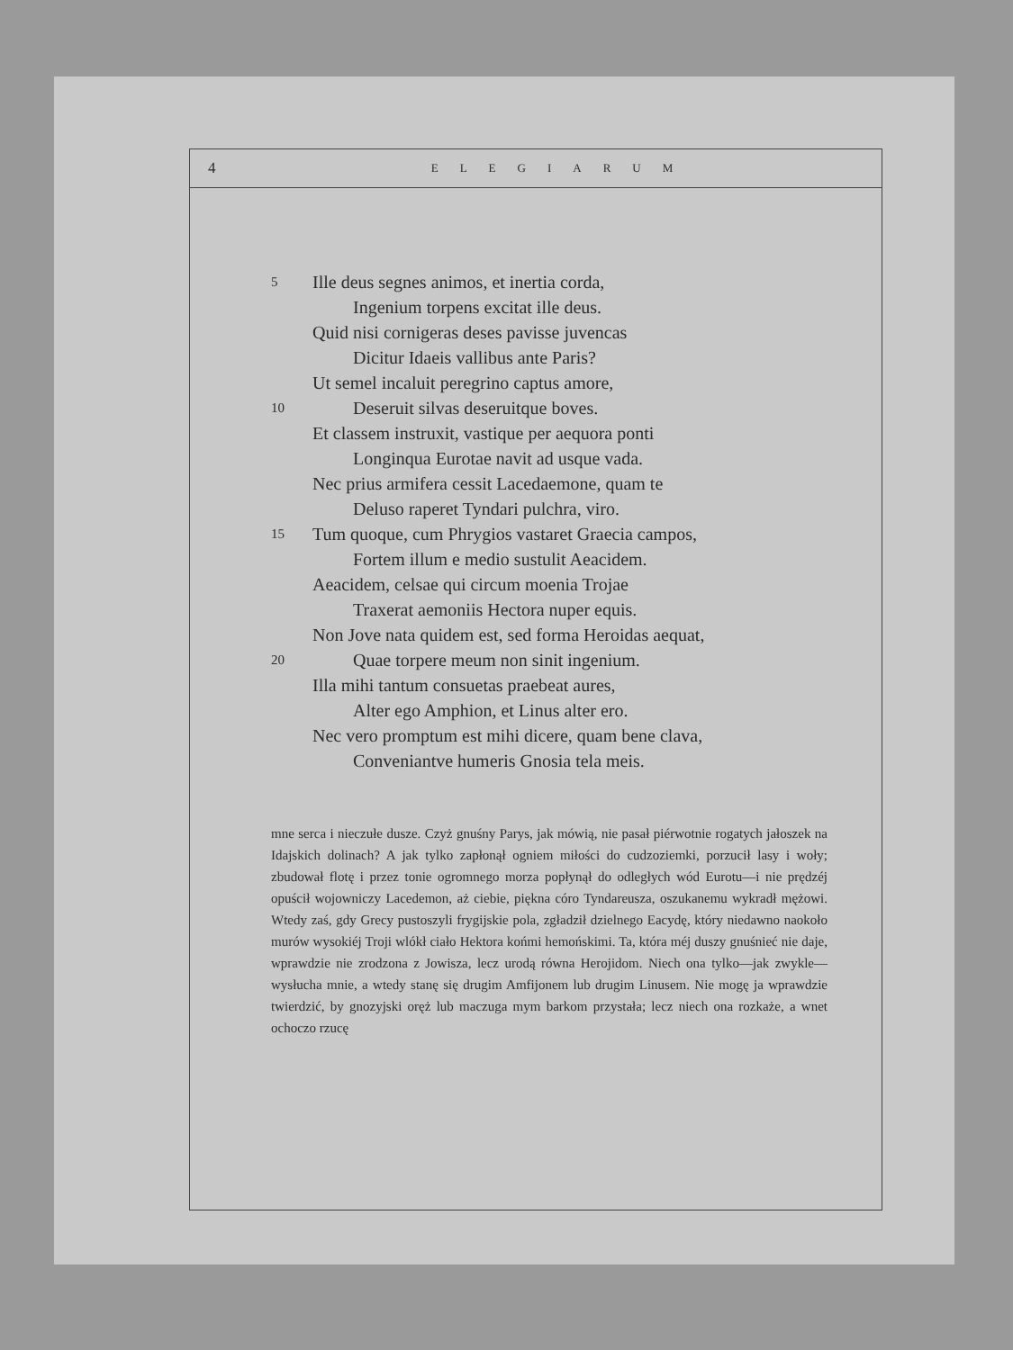4 ELEGIARUM
5 Ille deus segnes animos, et inertia corda,
Ingenium torpens excitat ille deus.
Quid nisi cornigeras deses pavisse juvencas
Dicitur Idaeis vallibus ante Paris?
Ut semel incaluit peregrino captus amore,
10 Deseruit silvas deseruitque boves.
Et classem instruxit, vastique per aequora ponti
Longinqua Eurotae navit ad usque vada.
Nec prius armifera cessit Lacedaemone, quam te
Deluso raperet Tyndari pulchra, viro.
15 Tum quoque, cum Phrygios vastaret Graecia campos,
Fortem illum e medio sustulit Aeacidem.
Aeacidem, celsae qui circum moenia Trojae
Traxerat aemoniis Hectora nuper equis.
Non Jove nata quidem est, sed forma Heroidas aequat,
20 Quae torpere meum non sinit ingenium.
Illa mihi tantum consuetas praebeat aures,
Alter ego Amphion, et Linus alter ero.
Nec vero promptum est mihi dicere, quam bene clava,
Conveniantve humeris Gnosia tela meis.
mne serca i nieczułe dusze. Czyż gnuśny Parys, jak mówią, nie pasał piérwotnie rogatych jałoszek na Idajskich dolinach? A jak tylko zapłonął ogniem miłości do cudzoziemki, porzucił lasy i woły; zbudował flotę i przez tonie ogromnego morza popłynął do odległych wód Eurotu—i nie prędzéj opuścił wojowniczy Lacedemon, aż ciebie, piękna córo Tyndareusza, oszukanemu wykradł mężowi. Wtedy zaś, gdy Grecy pustoszyli frygijskie pola, zgładził dzielnego Eacydę, który niedawno naokoło murów wysokiéj Troji wlókł ciało Hektora końmi hemońskimi. Ta, która méj duszy gnuśnieć nie daje, wprawdzie nie zrodzona z Jowisza, lecz urodą równa Herojidom. Niech ona tylko—jak zwykle—wysłucha mnie, a wtedy stanę się drugim Amfijonem lub drugim Linusem. Nie mogę ja wprawdzie twierdzić, by gnozyjski oręż lub maczuga mym barkom przystała; lecz niech ona rozkaże, a wnet ochoczo rzucę